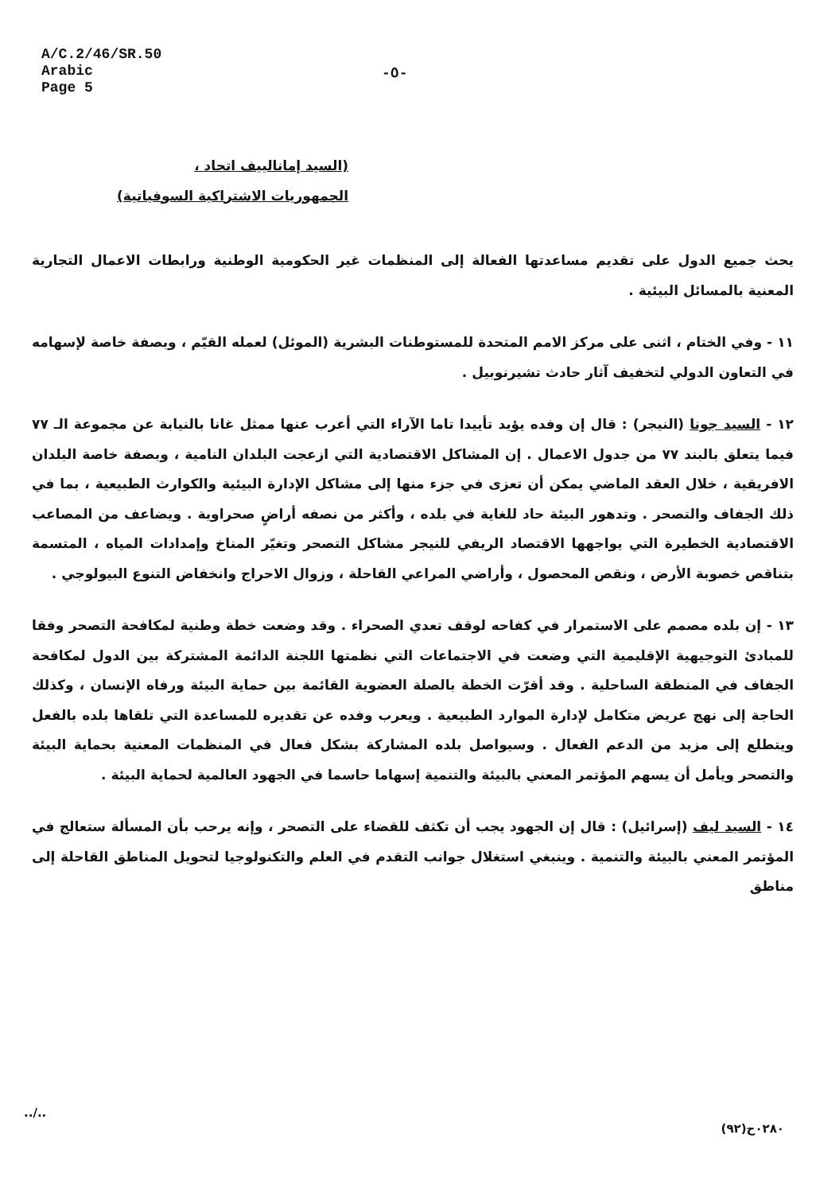A/C.2/46/SR.50
Arabic
Page 5
-٥-
(السيد إمانالييف اتحاد ،
الجمهوريات الاشتراكية السوفياتية)
يحث جميع الدول على تقديم مساعدتها الفعالة إلى المنظمات غير الحكومية الوطنية ورابطات الاعمال التجارية المعنية بالمسائل البيئية .
١١ - وفي الختام ، اثنى على مركز الامم المتحدة للمستوطنات البشرية (الموئل) لعمله القيّم ، وبصفة خاصة لإسهامه في التعاون الدولي لتخفيف آثار حادث تشيرنوبيل .
١٢ - السيد جونا (النيجر) : قال إن وفده يؤيد تأييدا تاما الآراء التي أعرب عنها ممثل غانا بالنيابة عن مجموعة الـ ٧٧ فيما يتعلق بالبند ٧٧ من جدول الاعمال . إن المشاكل الاقتصادية التي ازعجت البلدان النامية ، وبصفة خاصة البلدان الافريقية ، خلال العقد الماضي يمكن أن تعزى في جزء منها إلى مشاكل الإدارة البيئية والكوارث الطبيعية ، بما في ذلك الجفاف والتصحر . وتدهور البيئة حاد للغاية في بلده ، وأكثر من نصفه أراضٍ صحراوية . ويضاعف من المصاعب الاقتصادية الخطيرة التي يواجهها الاقتصاد الريفي للنيجر مشاكل التصحر وتغيّر المناخ وإمدادات المياه ، المتسمة بتناقص خصوبة الأرض ، ونقص المحصول ، وأراضي المراعي القاحلة ، وزوال الاحراج وانخفاض التنوع البيولوجي .
١٣ - إن بلده مصمم على الاستمرار في كفاحه لوقف تعدي الصحراء . وقد وضعت خطة وطنية لمكافحة التصحر وفقا للمبادئ التوجيهية الإقليمية التي وضعت في الاجتماعات التي نظمتها اللجنة الدائمة المشتركة بين الدول لمكافحة الجفاف في المنطقة الساحلية . وقد أقرّت الخطة بالصلة العضوية القائمة بين حماية البيئة ورفاه الإنسان ، وكذلك الحاجة إلى نهج عريض متكامل لإدارة الموارد الطبيعية . ويعرب وفده عن تقديره للمساعدة التي تلقاها بلده بالفعل ويتطلع إلى مزيد من الدعم الفعال . وسيواصل بلده المشاركة بشكل فعال في المنظمات المعنية بحماية البيئة والتصحر ويأمل أن يسهم المؤتمر المعني بالبيئة والتنمية إسهاما حاسما في الجهود العالمية لحماية البيئة .
١٤ - السيد ليف (إسرائيل) : قال إن الجهود يجب أن تكثف للقضاء على التصحر ، وإنه يرحب بأن المسألة ستعالج في المؤتمر المعني بالبيئة والتنمية . وينبغي استغلال جوانب التقدم في العلم والتكنولوجيا لتحويل المناطق القاحلة إلى مناطق
../..
٠٢٨٠ح(٩٢)